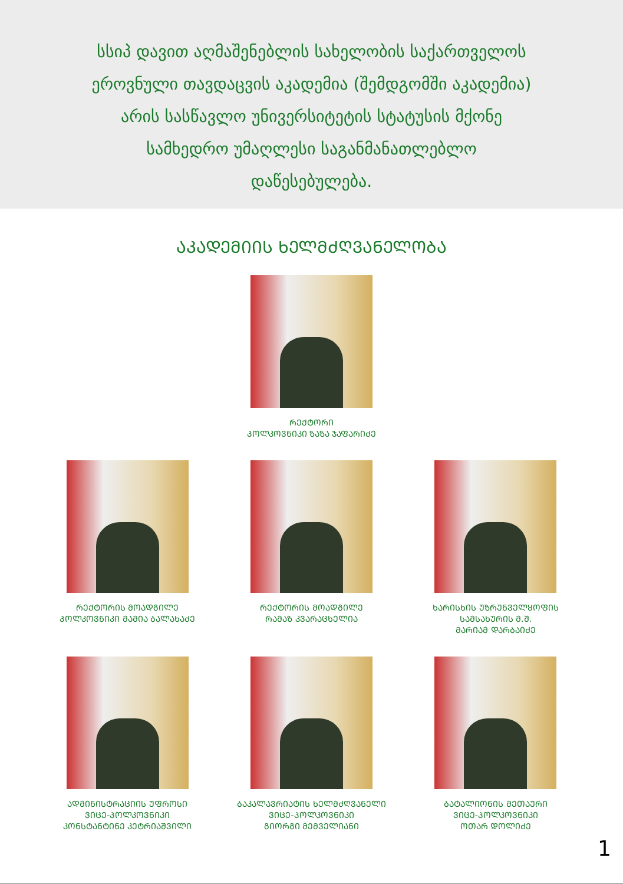სსიპ დავით აღმაშენებლის სახელობის საქართველოს
ეროვნული თავდაცვის აკადემია (შემდგომში აკადემია)
არის სასწავლო უნივერსიტეტის სტატუსის მქონე
სამხედრო უმაღლესი საგანმანათლებლო
დაწესებულება.
ᲐᲙᲐᲓᲔᲛᲘᲘᲡ ᲮᲔᲚᲛᲫᲦᲕᲐᲜᲔᲚᲝᲑᲐ
ᲠᲔᲥᲢᲝᲠᲘ
ᲞᲝᲚᲙᲝᲕᲜᲘᲙᲘ ᲖᲐᲖᲐ ᲯᲐᲤᲐᲠᲘᲫᲔ
ᲠᲔᲥᲢᲝᲠᲘᲡ ᲛᲝᲐᲓᲒᲘᲚᲔ
ᲞᲝᲚᲙᲝᲕᲜᲘᲙᲘ ᲛᲐᲛᲘᲐ ᲑᲐᲚᲐᲮᲐᲫᲔ
ᲠᲔᲥᲢᲝᲠᲘᲡ ᲛᲝᲐᲓᲒᲘᲚᲔ
ᲠᲐᲛᲐᲖ ᲙᲕᲐᲠᲐᲪᲮᲔᲚᲘᲐ
ᲮᲐᲠᲘᲡᲮᲘᲡ ᲣᲖᲠᲣᲜᲕᲔᲚᲧᲝᲤᲘᲡ
ᲡᲐᲛᲡᲐᲮᲣᲠᲘᲡ Მ.Შ.
ᲛᲐᲠᲘᲐᲛ ᲓᲐᲠᲑᲐᲘᲫᲔ
ᲐᲓᲛᲘᲜᲘᲡᲢᲠᲐᲪᲘᲘᲡ ᲣᲤᲠᲝᲡᲘ
ᲕᲘᲪᲔ-ᲞᲝᲚᲙᲝᲕᲜᲘᲙᲘ
ᲙᲝᲜᲡᲢᲐᲜᲢᲘᲜᲔ ᲙᲔᲢᲠᲘᲐᲨᲕᲘᲚᲘ
ᲑᲐᲙᲐᲚᲐᲕᲠᲘᲐᲢᲘᲡ ᲮᲔᲚᲛᲫᲦᲕᲐᲜᲔᲚᲘ
ᲕᲘᲪᲔ-ᲞᲝᲚᲙᲝᲕᲜᲘᲙᲘ
ᲒᲘᲝᲠᲒᲘ ᲛᲔᲛᲕᲔᲚᲘᲐᲜᲘ
ᲑᲐᲢᲐᲚᲘᲝᲜᲘᲡ ᲛᲔᲗᲐᲣᲠᲘ
ᲕᲘᲪᲔ-ᲞᲝᲚᲙᲝᲕᲜᲘᲙᲘ
ᲝᲗᲐᲠ ᲓᲝᲚᲘᲫᲔ
1